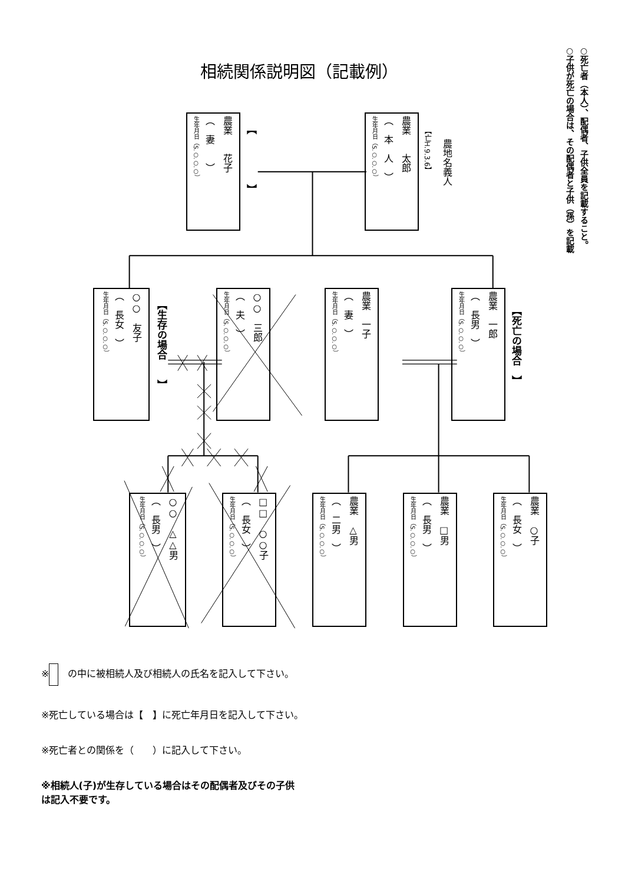○死亡者（本人）、配偶者、子供全員を記載すること。
○子供が死亡の場合は、その配偶者と子供（孫）を記載
相続関係説明図（記載例）
農業　　花子
（　妻　　）
生年月日（S.○.○.○）
【　　　　　】
農業　　太郎
（　本　人　）
生年月日（S.○.○.○）
【亡H.9.3.6】
農地名義人
○○　友子
（　長女　）
生年月日（S.○.○.○）
【生存の場合　　】
○○　三郎
（　夫　）
生年月日（S.○.○.○）
農業　一子
（　妻　）
生年月日（S.○.○.○）
農業　一郎
（　長男　）
生年月日（S.○.○.○）
【死亡の場合　】
○○　△△男
（　長男　）
生年月日（S.○.○.○）
□□　○○子
（　長女　）
生年月日（S.○.○.○）
農業　△男
（　二男　）
生年月日（S.○.○.○）
農業　□男
（　長男　）
生年月日（S.○.○.○）
農業　○子
（　長女　）
生年月日（S.○.○.○）
※　の中に被相続人及び相続人の氏名を記入して下さい。
※死亡している場合は【　】に死亡年月日を記入して下さい。
※死亡者との関係を（　　）に記入して下さい。
※相続人(子)が生存している場合はその配偶者及びその子供
は記入不要です。